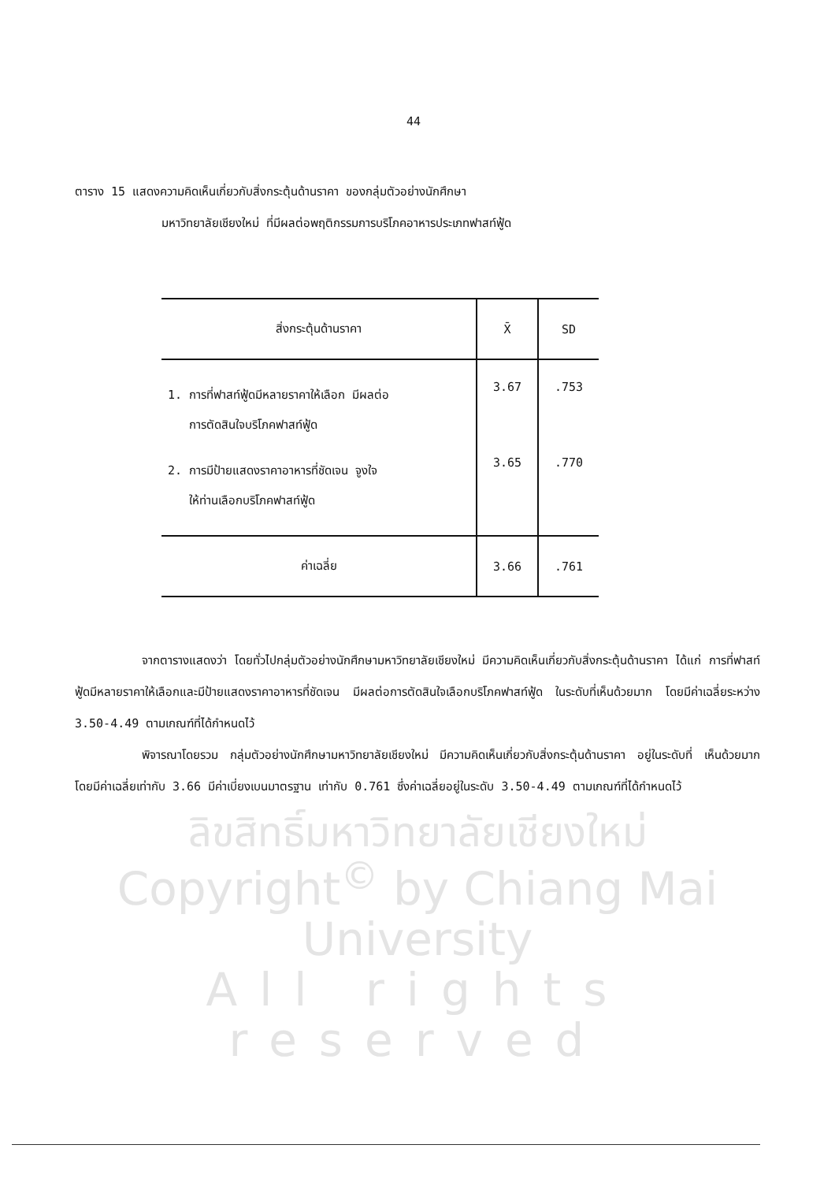44
ตาราง 15 แสดงความคิดเห็นเกี่ยวกับสิ่งกระตุ้นด้านราคา ของกลุ่มตัวอย่างนักศึกษา
มหาวิทยาลัยเชียงใหม่ ที่มีผลต่อพฤติกรรมการบริโภคอาหารประเภทฟาสท์ฟู้ด
| สิ่งกระตุ้นด้านราคา | X̄ | SD |
| --- | --- | --- |
| 1. การที่ฟาสท์ฟู้ดมีหลายราคาให้เลือก มีผลต่อ การตัดสินใจบริโภคฟาสท์ฟู้ด | 3.67 | .753 |
| 2. การมีป้ายแสดงราคาอาหารที่ชัดเจน จูงใจ ให้ท่านเลือกบริโภคฟาสท์ฟู้ด | 3.65 | .770 |
| ค่าเฉลี่ย | 3.66 | .761 |
จากตารางแสดงว่า โดยทั่วไปกลุ่มตัวอย่างนักศึกษามหาวิทยาลัยเชียงใหม่ มีความคิดเห็นเกี่ยวกับสิ่งกระตุ้นด้านราคา ได้แก่ การที่ฟาสท์ฟู้ดมีหลายราคาให้เลือกและมีป้ายแสดงราคาอาหารที่ชัดเจน มีผลต่อการตัดสินใจเลือกบริโภคฟาสท์ฟู้ด ในระดับที่เห็นด้วยมาก โดยมีค่าเฉลี่ยระหว่าง 3.50-4.49 ตามเกณฑ์ที่ได้กำหนดไว้
พิจารณาโดยรวม กลุ่มตัวอย่างนักศึกษามหาวิทยาลัยเชียงใหม่ มีความคิดเห็นเกี่ยวกับสิ่งกระตุ้นด้านราคา อยู่ในระดับที่ เห็นด้วยมาก โดยมีค่าเฉลี่ยเท่ากับ 3.66 มีค่าเบี่ยงเบนมาตรฐาน เท่ากับ 0.761 ซึ่งค่าเฉลี่ยอยู่ในระดับ 3.50-4.49 ตามเกณฑ์ที่ได้กำหนดไว้
ลิขสิทธิ์มหาวิทยาลัยเชียงใหม่
Copyright<sup>©</sup> by Chiang Mai University
All rights reserved